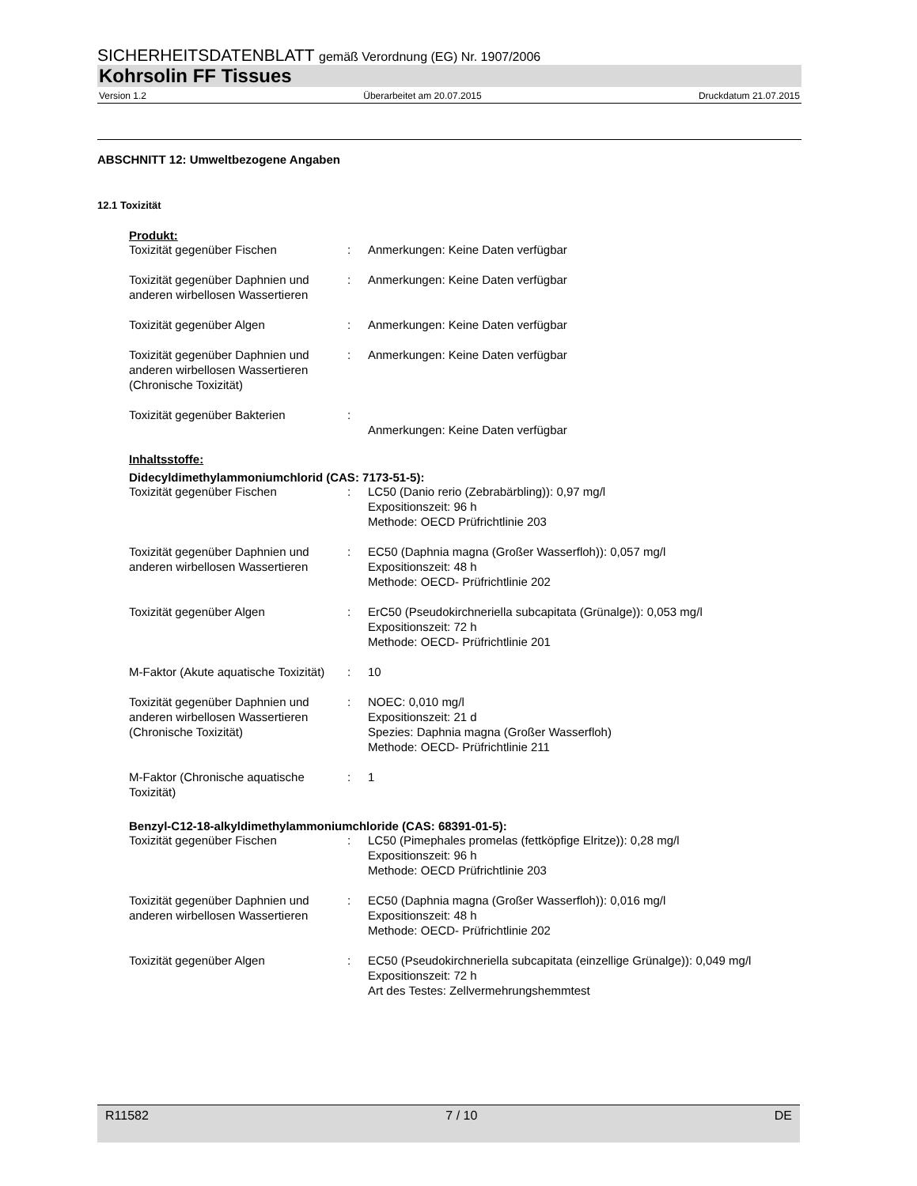SICHERHEITSDATENBLATT gemäß Verordnung (EG) Nr. 1907/2006
Kohrsolin FF Tissues
Version 1.2 Überarbeitet am 20.07.2015 Druckdatum 21.07.2015
ABSCHNITT 12: Umweltbezogene Angaben
12.1 Toxizität
Produkt:
| Toxizität gegenüber Fischen | : | Anmerkungen: Keine Daten verfügbar |
| Toxizität gegenüber Daphnien und anderen wirbellosen Wassertieren | : | Anmerkungen: Keine Daten verfügbar |
| Toxizität gegenüber Algen | : | Anmerkungen: Keine Daten verfügbar |
| Toxizität gegenüber Daphnien und anderen wirbellosen Wassertieren (Chronische Toxizität) | : | Anmerkungen: Keine Daten verfügbar |
| Toxizität gegenüber Bakterien | : | Anmerkungen: Keine Daten verfügbar |
Inhaltsstoffe:
Didecyldimethylammoniumchlorid (CAS: 7173-51-5):
| Toxizität gegenüber Fischen | : | LC50 (Danio rerio (Zebrabärbling)): 0,97 mg/l Expositionszeit: 96 h Methode: OECD Prüfrichtlinie 203 |
| Toxizität gegenüber Daphnien und anderen wirbellosen Wassertieren | : | EC50 (Daphnia magna (Großer Wasserfloh)): 0,057 mg/l Expositionszeit: 48 h Methode: OECD- Prüfrichtlinie 202 |
| Toxizität gegenüber Algen | : | ErC50 (Pseudokirchneriella subcapitata (Grünalge)): 0,053 mg/l Expositionszeit: 72 h Methode: OECD- Prüfrichtlinie 201 |
| M-Faktor (Akute aquatische Toxizität) | : | 10 |
| Toxizität gegenüber Daphnien und anderen wirbellosen Wassertieren (Chronische Toxizität) | : | NOEC: 0,010 mg/l Expositionszeit: 21 d Spezies: Daphnia magna (Großer Wasserfloh) Methode: OECD- Prüfrichtlinie 211 |
| M-Faktor (Chronische aquatische Toxizität) | : | 1 |
Benzyl-C12-18-alkyldimethylammoniumchloride (CAS: 68391-01-5):
| Toxizität gegenüber Fischen | : | LC50 (Pimephales promelas (fettköpfige Elritze)): 0,28 mg/l Expositionszeit: 96 h Methode: OECD Prüfrichtlinie 203 |
| Toxizität gegenüber Daphnien und anderen wirbellosen Wassertieren | : | EC50 (Daphnia magna (Großer Wasserfloh)): 0,016 mg/l Expositionszeit: 48 h Methode: OECD- Prüfrichtlinie 202 |
| Toxizität gegenüber Algen | : | EC50 (Pseudokirchneriella subcapitata (einzellige Grünalge)): 0,049 mg/l Expositionszeit: 72 h Art des Testes: Zellvermehrungshemmtest |
R11582 7 / 10 DE